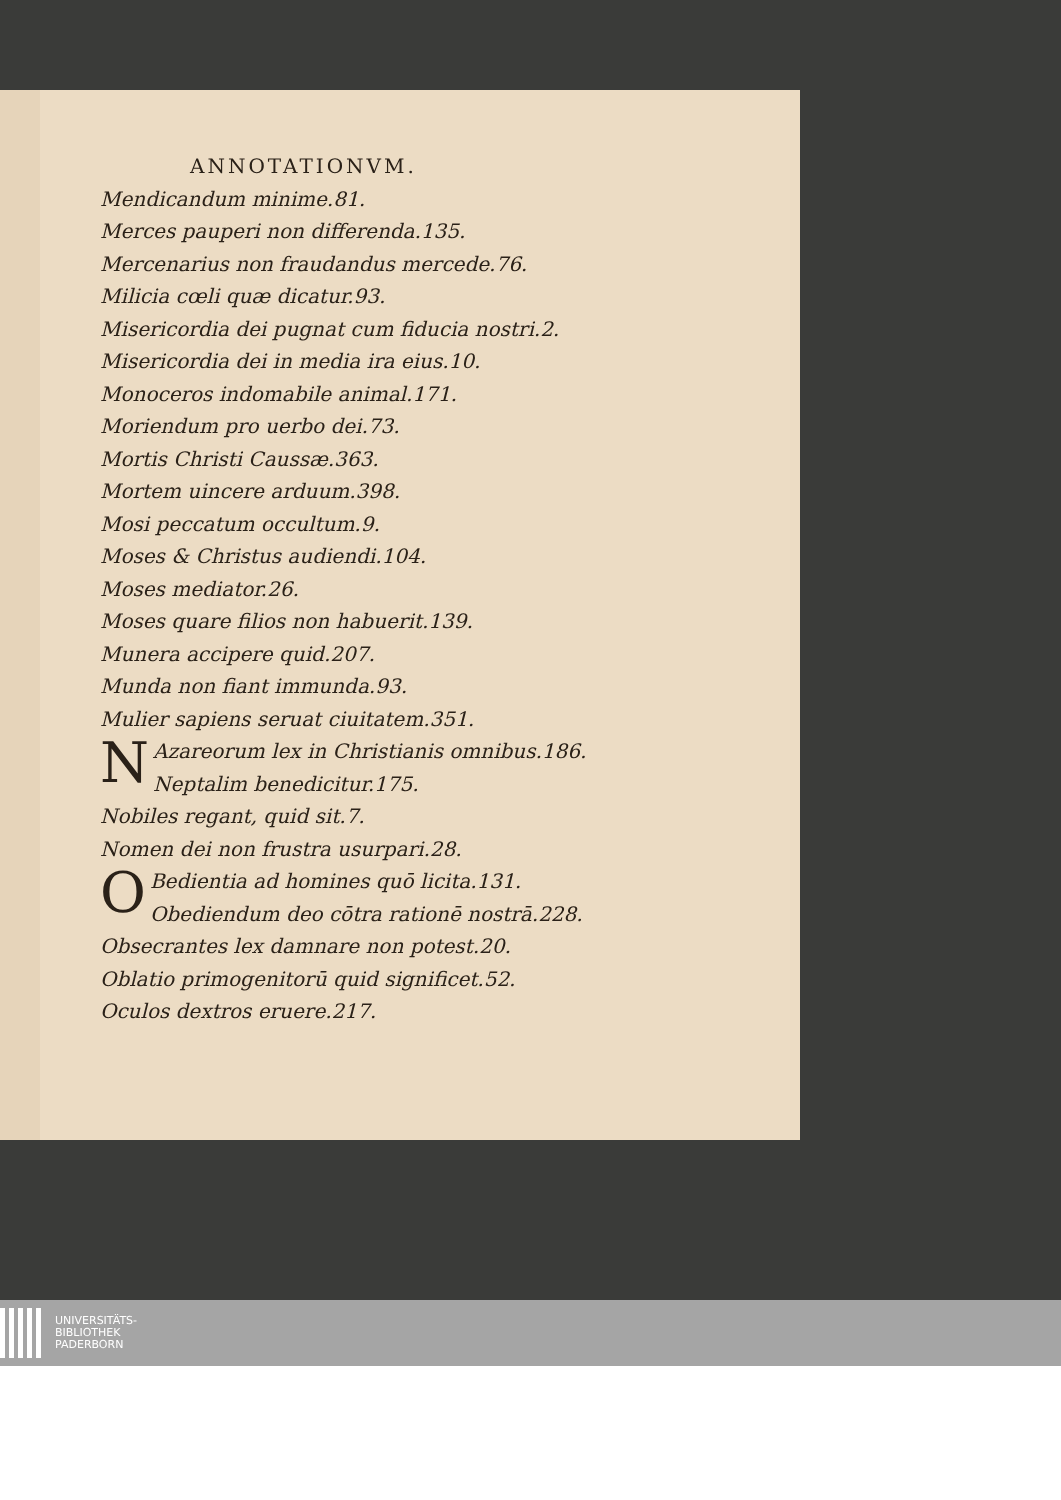ANNOTATIONVM.
Mendicandum minime.81.
Merces pauperi non differenda.135.
Mercenarius non fraudandus mercede.76.
Milicia cœli quæ dicatur.93.
Misericordia dei pugnat cum fiducia nostri.2.
Misericordia dei in media ira eius.10.
Monoceros indomabile animal.171.
Moriendum pro uerbo dei.73.
Mortis Christi Caussæ.363.
Mortem uincere arduum.398.
Mosi peccatum occultum.9.
Moses & Christus audiendi.104.
Moses mediator.26.
Moses quare filios non habuerit.139.
Munera accipere quid.207.
Munda non fiant immunda.93.
Mulier sapiens seruat ciuitatem.351.
NAzareorum lex in Christianis omnibus.186.
Neptalim benedicitur.175.
Nobiles regant, quid sit.7.
Nomen dei non frustra usurpari.28.
OBedientia ad homines quō licita.131.
Obediendum deo cōtra rationē nostrā.228.
Obsecrantes lex damnare non potest.20.
Oblatio primogenitorū quid significet.52.
Oculos dextros eruere.217.
UNIVERSITÄTS-
BIBLIOTHEK
PADERBORN